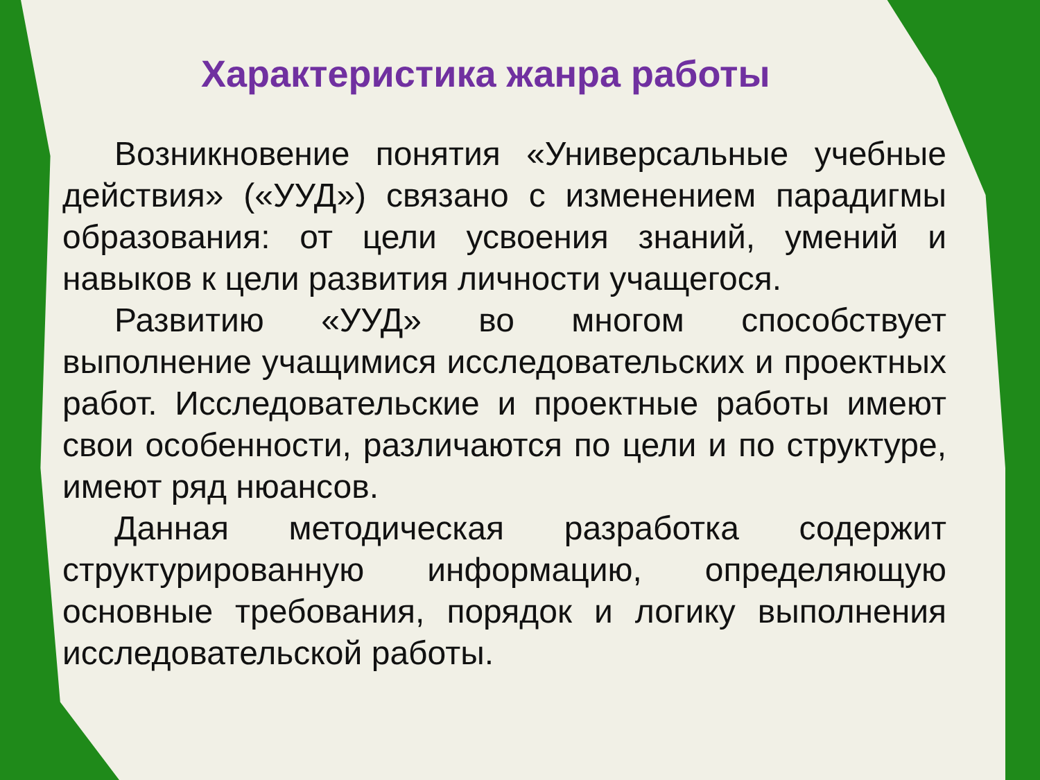Характеристика жанра работы
Возникновение понятия «Универсальные учебные действия» («УУД») связано с изменением парадигмы образования: от цели усвоения знаний, умений и навыков к цели развития личности учащегося.
Развитию «УУД» во многом способствует выполнение учащимися исследовательских и проектных работ. Исследовательские и проектные работы имеют свои особенности, различаются по цели и по структуре, имеют ряд нюансов.
Данная методическая разработка содержит структурированную информацию, определяющую основные требования, порядок и логику выполнения исследовательской работы.